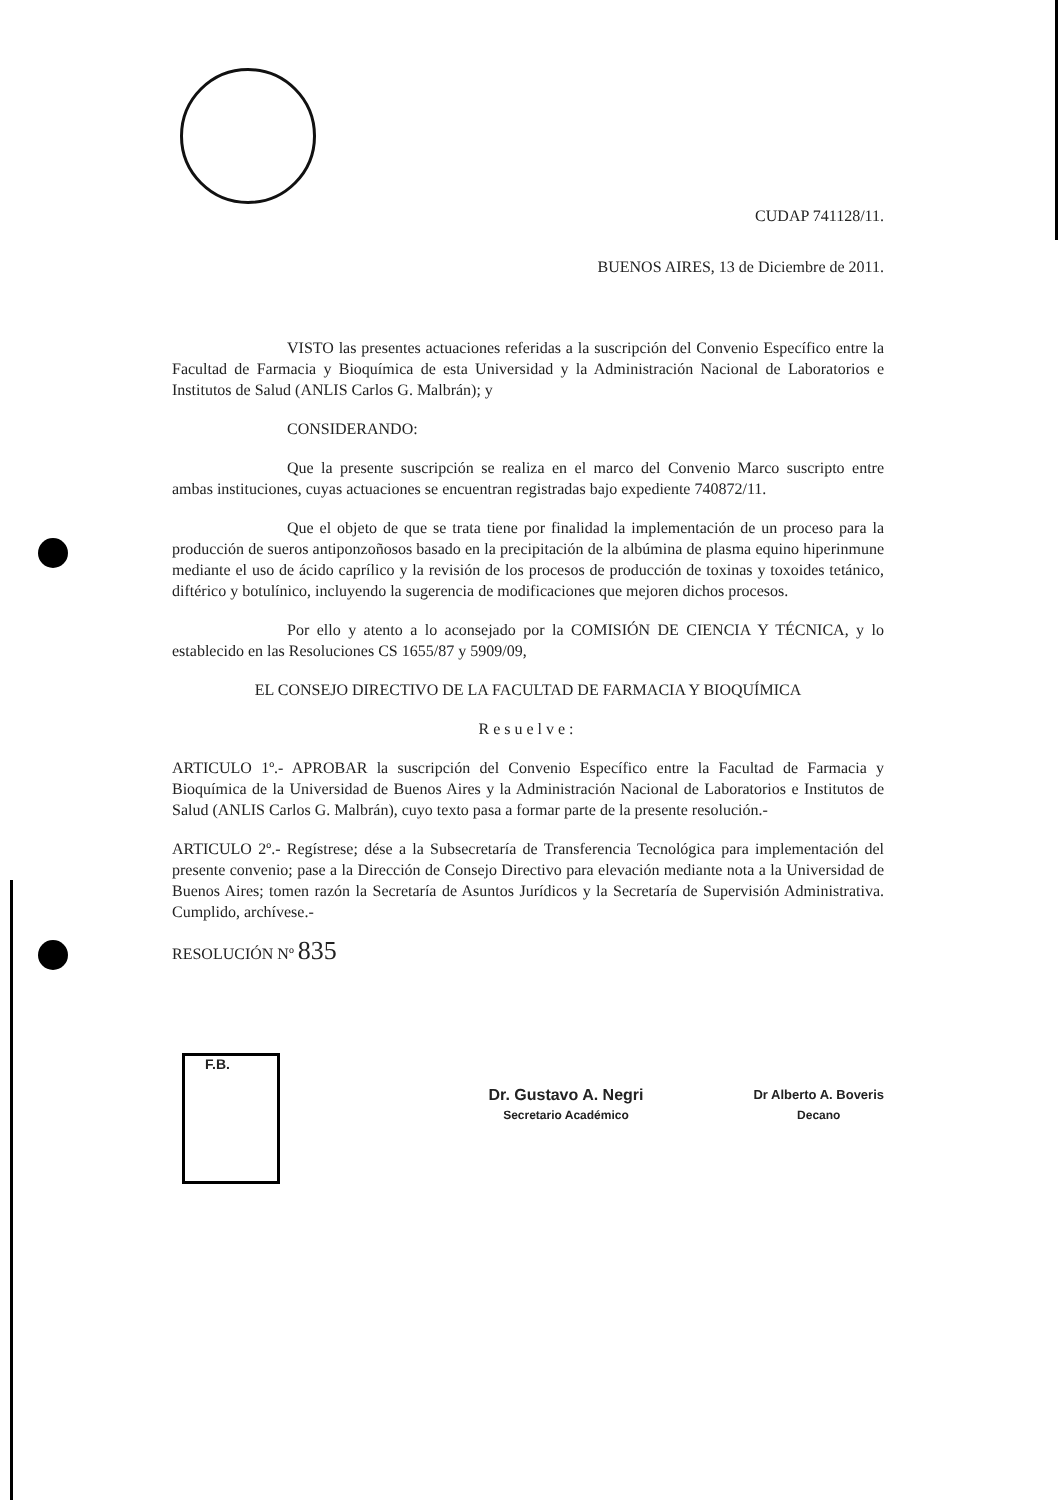CUDAP 741128/11.
BUENOS AIRES, 13 de Diciembre de 2011.
VISTO las presentes actuaciones referidas a la suscripción del Convenio Específico entre la Facultad de Farmacia y Bioquímica de esta Universidad y la Administración Nacional de Laboratorios e Institutos de Salud (ANLIS Carlos G. Malbrán); y
CONSIDERANDO:
Que la presente suscripción se realiza en el marco del Convenio Marco suscripto entre ambas instituciones, cuyas actuaciones se encuentran registradas bajo expediente 740872/11.
Que el objeto de que se trata tiene por finalidad la implementación de un proceso para la producción de sueros antiponzoñosos basado en la precipitación de la albúmina de plasma equino hiperinmune mediante el uso de ácido caprílico y la revisión de los procesos de producción de toxinas y toxoides tetánico, diftérico y botulínico, incluyendo la sugerencia de modificaciones que mejoren dichos procesos.
Por ello y atento a lo aconsejado por la COMISIÓN DE CIENCIA Y TÉCNICA, y lo establecido en las Resoluciones CS 1655/87 y 5909/09,
EL CONSEJO DIRECTIVO DE LA FACULTAD DE FARMACIA Y BIOQUÍMICA
Resuelve:
ARTICULO 1º.- APROBAR la suscripción del Convenio Específico entre la Facultad de Farmacia y Bioquímica de la Universidad de Buenos Aires y la Administración Nacional de Laboratorios e Institutos de Salud (ANLIS Carlos G. Malbrán), cuyo texto pasa a formar parte de la presente resolución.-
ARTICULO 2º.- Regístrese; dése a la Subsecretaría de Transferencia Tecnológica para implementación del presente convenio; pase a la Dirección de Consejo Directivo para elevación mediante nota a la Universidad de Buenos Aires; tomen razón la Secretaría de Asuntos Jurídicos y la Secretaría de Supervisión Administrativa. Cumplido, archívese.-
RESOLUCIÓN Nº 835
Dr. Gustavo A. Negri
Secretario Académico
Dr Alberto A. Boveris
Decano
F.B.